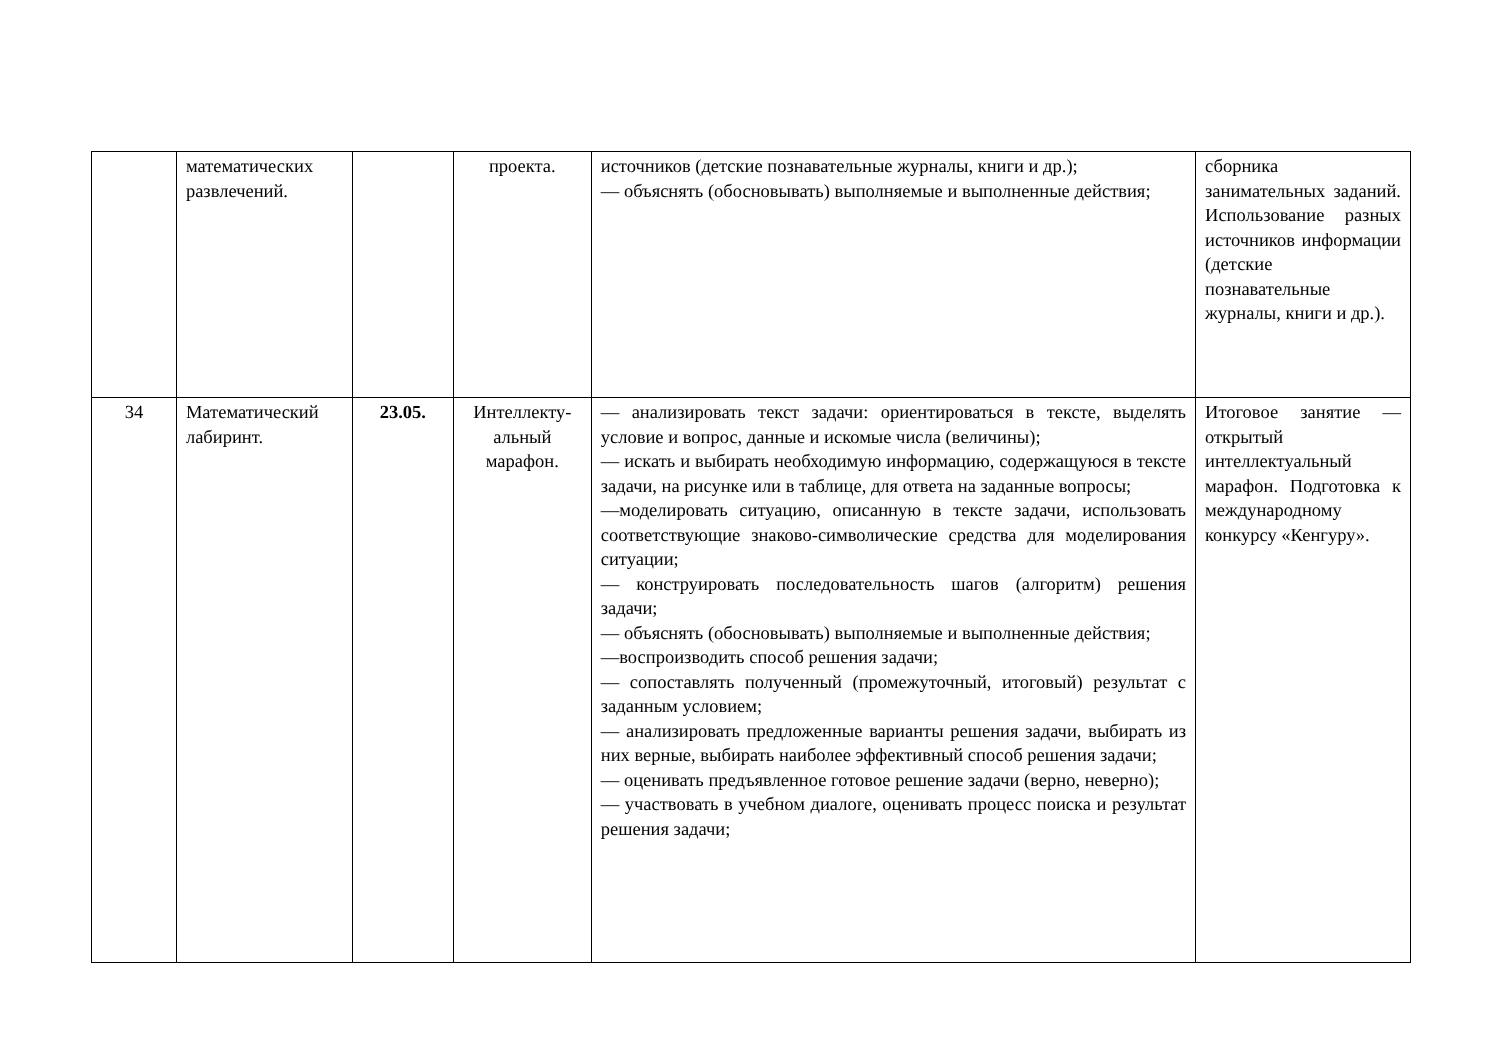| | математических развлечений. | | проекта. | источников (детские познавательные журналы, книги и др.); — объяснять (обосновывать) выполняемые и выполненные действия; | сборника занимательных заданий. Использование разных источников информации (детские познавательные журналы, книги и др.). |
| 34 | Математический лабиринт. | 23.05. | Интеллекту-альный марафон. | — анализировать текст задачи: ориентироваться в тексте, выделять условие и вопрос, данные и искомые числа (величины); — искать и выбирать необходимую информацию, содержащуюся в тексте задачи, на рисунке или в таблице, для ответа на заданные вопросы; —моделировать ситуацию, описанную в тексте задачи, использовать соответствующие знаково-символические средства для моделирования ситуации; — конструировать последовательность шагов (алгоритм) решения задачи; — объяснять (обосновывать) выполняемые и выполненные действия; —воспроизводить способ решения задачи; — сопоставлять полученный (промежуточный, итоговый) результат с заданным условием; — анализировать предложенные варианты решения задачи, выбирать из них верные, выбирать наиболее эффективный способ решения задачи; — оценивать предъявленное готовое решение задачи (верно, неверно); — участвовать в учебном диалоге, оценивать процесс поиска и результат решения задачи; | Итоговое занятие — открытый интеллектуальный марафон. Подготовка к международному конкурсу «Кенгуру». |